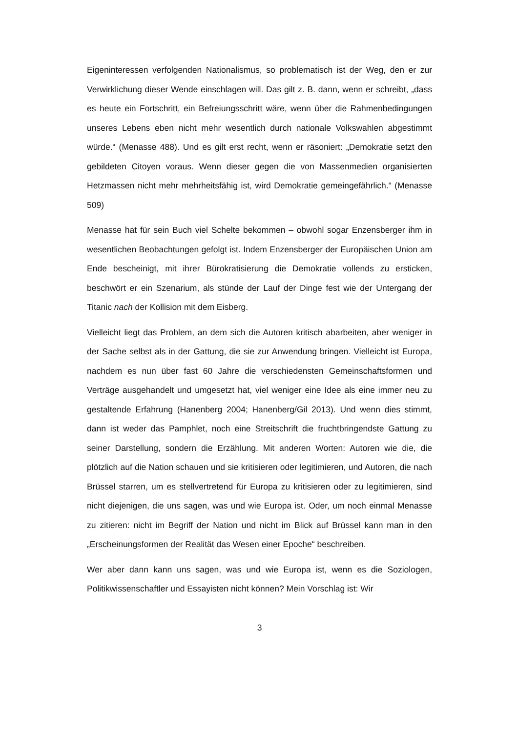Eigeninteressen verfolgenden Nationalismus, so problematisch ist der Weg, den er zur Verwirklichung dieser Wende einschlagen will. Das gilt z. B. dann, wenn er schreibt, „dass es heute ein Fortschritt, ein Befreiungsschritt wäre, wenn über die Rahmenbedingungen unseres Lebens eben nicht mehr wesentlich durch nationale Volkswahlen abgestimmt würde.“ (Menasse 488). Und es gilt erst recht, wenn er räsoniert: „Demokratie setzt den gebildeten Citoyen voraus. Wenn dieser gegen die von Massenmedien organisierten Hetzmassen nicht mehr mehrheitsfähig ist, wird Demokratie gemeingefährlich.“ (Menasse 509)
Menasse hat für sein Buch viel Schelte bekommen – obwohl sogar Enzensberger ihm in wesentlichen Beobachtungen gefolgt ist. Indem Enzensberger der Europäischen Union am Ende bescheinigt, mit ihrer Bürokratisierung die Demokratie vollends zu ersticken, beschwört er ein Szenarium, als stünde der Lauf der Dinge fest wie der Untergang der Titanic nach der Kollision mit dem Eisberg.
Vielleicht liegt das Problem, an dem sich die Autoren kritisch abarbeiten, aber weniger in der Sache selbst als in der Gattung, die sie zur Anwendung bringen. Vielleicht ist Europa, nachdem es nun über fast 60 Jahre die verschiedensten Gemeinschaftsformen und Verträge ausgehandelt und umgesetzt hat, viel weniger eine Idee als eine immer neu zu gestaltende Erfahrung (Hanenberg 2004; Hanenberg/Gil 2013). Und wenn dies stimmt, dann ist weder das Pamphlet, noch eine Streitschrift die fruchtbringendste Gattung zu seiner Darstellung, sondern die Erzählung. Mit anderen Worten: Autoren wie die, die plötzlich auf die Nation schauen und sie kritisieren oder legitimieren, und Autoren, die nach Brüssel starren, um es stellvertretend für Europa zu kritisieren oder zu legitimieren, sind nicht diejenigen, die uns sagen, was und wie Europa ist. Oder, um noch einmal Menasse zu zitieren: nicht im Begriff der Nation und nicht im Blick auf Brüssel kann man in den „Erscheinungsformen der Realität das Wesen einer Epoche“ beschreiben.
Wer aber dann kann uns sagen, was und wie Europa ist, wenn es die Soziologen, Politikwissenschaftler und Essayisten nicht können? Mein Vorschlag ist: Wir
3